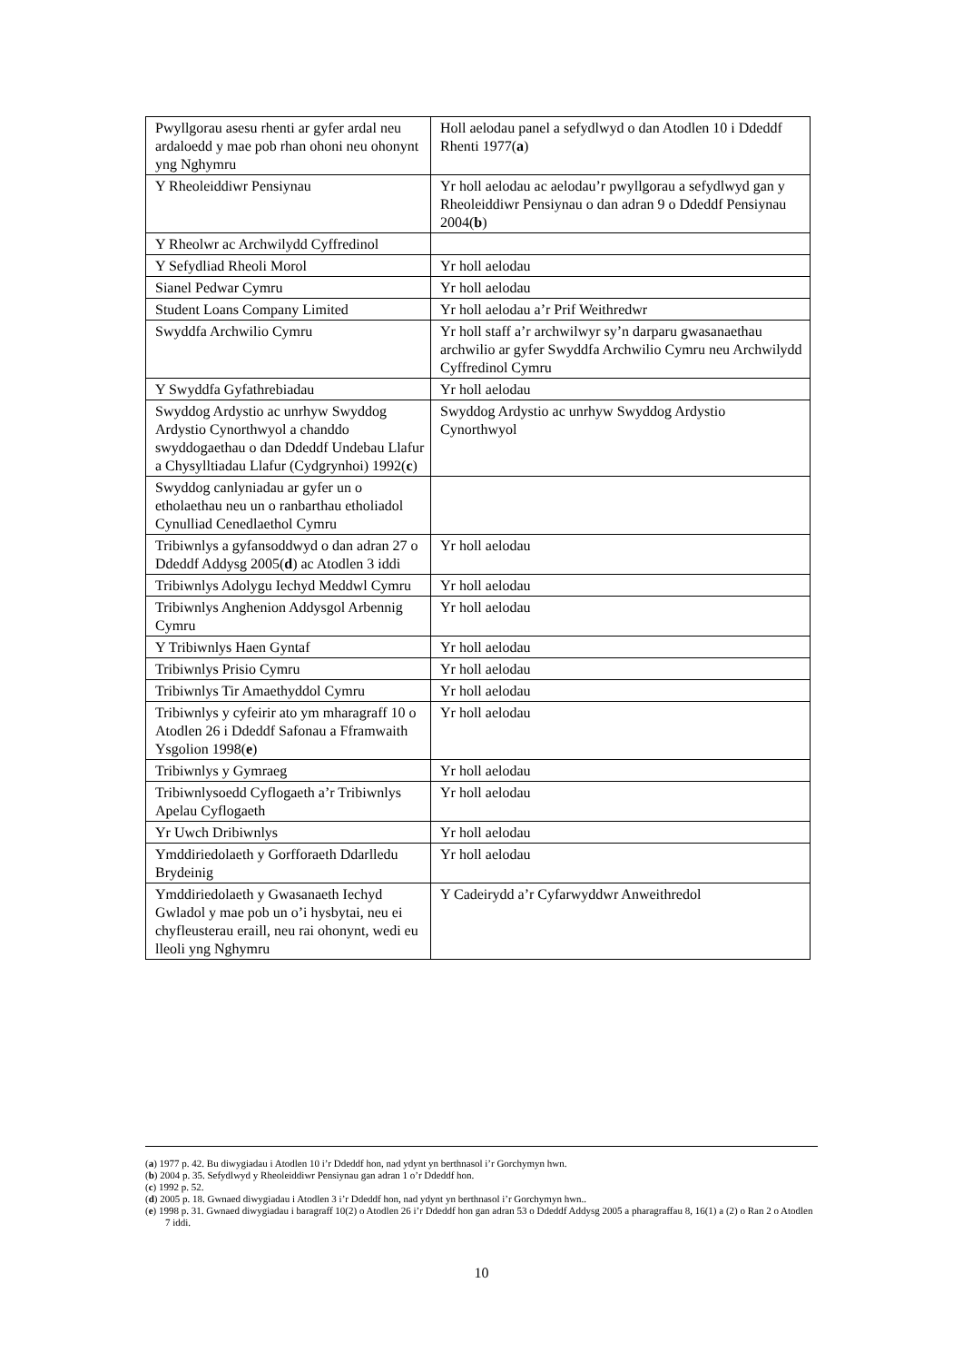| Pwyllgorau asesu rhenti ar gyfer ardal neu ardaloedd y mae pob rhan ohoni neu ohonynt yng Nghymru | Holl aelodau panel a sefydlwyd o dan Atodlen 10 i Ddeddf Rhenti 1977( a ) |
| Y Rheoleiddiwr Pensiynau | Yr holl aelodau ac aelodau’r pwyllgorau a sefydlwyd gan y Rheoleiddiwr Pensiynau o dan adran 9 o Ddeddf Pensiynau 2004( b ) |
| Y Rheolwr ac Archwilydd Cyffredinol | |
| Y Sefydliad Rheoli Morol | Yr holl aelodau |
| Sianel Pedwar Cymru | Yr holl aelodau |
| Student Loans Company Limited | Yr holl aelodau a’r Prif Weithredwr |
| Swyddfa Archwilio Cymru | Yr holl staff a’r archwilwyr sy’n darparu gwasanaethau archwilio ar gyfer Swyddfa Archwilio Cymru neu Archwilydd Cyffredinol Cymru |
| Y Swyddfa Gyfathrebiadau | Yr holl aelodau |
| Swyddog Ardystio ac unrhyw Swyddog Ardystio Cynorthwyol a chanddo swyddogaethau o dan Ddeddf Undebau Llafur a Chysylltiadau Llafur (Cydgrynhoi) 1992( c ) | Swyddog Ardystio ac unrhyw Swyddog Ardystio Cynorthwyol |
| Swyddog canlyniadau ar gyfer un o etholaethau neu un o ranbarthau etholiadol Cynulliad Cenedlaethol Cymru | |
| Tribiwnlys a gyfansoddwyd o dan adran 27 o Ddeddf Addysg 2005( d ) ac Atodlen 3 iddi | Yr holl aelodau |
| Tribiwnlys Adolygu Iechyd Meddwl Cymru | Yr holl aelodau |
| Tribiwnlys Anghenion Addysgol Arbennig Cymru | Yr holl aelodau |
| Y Tribiwnlys Haen Gyntaf | Yr holl aelodau |
| Tribiwnlys Prisio Cymru | Yr holl aelodau |
| Tribiwnlys Tir Amaethyddol Cymru | Yr holl aelodau |
| Tribiwnlys y cyfeirir ato ym mharagraff 10 o Atodlen 26 i Ddeddf Safonau a Fframwaith Ysgolion 1998( e ) | Yr holl aelodau |
| Tribiwnlys y Gymraeg | Yr holl aelodau |
| Tribiwnlysoedd Cyflogaeth a’r Tribiwnlys Apelau Cyflogaeth | Yr holl aelodau |
| Yr Uwch Dribiwnlys | Yr holl aelodau |
| Ymddiriedolaeth y Gorfforaeth Ddarlledu Brydeinig | Yr holl aelodau |
| Ymddiriedolaeth y Gwasanaeth Iechyd Gwladol y mae pob un o’i hysbytai, neu ei chyfleusterau eraill, neu rai ohonynt, wedi eu lleoli yng Nghymru | Y Cadeirydd a’r Cyfarwyddwr Anweithredol |
(a) 1977 p. 42. Bu diwygiadau i Atodlen 10 i’r Ddeddf hon, nad ydynt yn berthnasol i’r Gorchymyn hwn.
(b) 2004 p. 35. Sefydlwyd y Rheoleiddiwr Pensiynau gan adran 1 o’r Ddeddf hon.
(c) 1992 p. 52.
(d) 2005 p. 18. Gwnaed diwygiadau i Atodlen 3 i’r Ddeddf hon, nad ydynt yn berthnasol i’r Gorchymyn hwn..
(e) 1998 p. 31. Gwnaed diwygiadau i baragraff 10(2) o Atodlen 26 i’r Ddeddf hon gan adran 53 o Ddeddf Addysg 2005 a pharagraffau 8, 16(1) a (2) o Ran 2 o Atodlen 7 iddi.
10